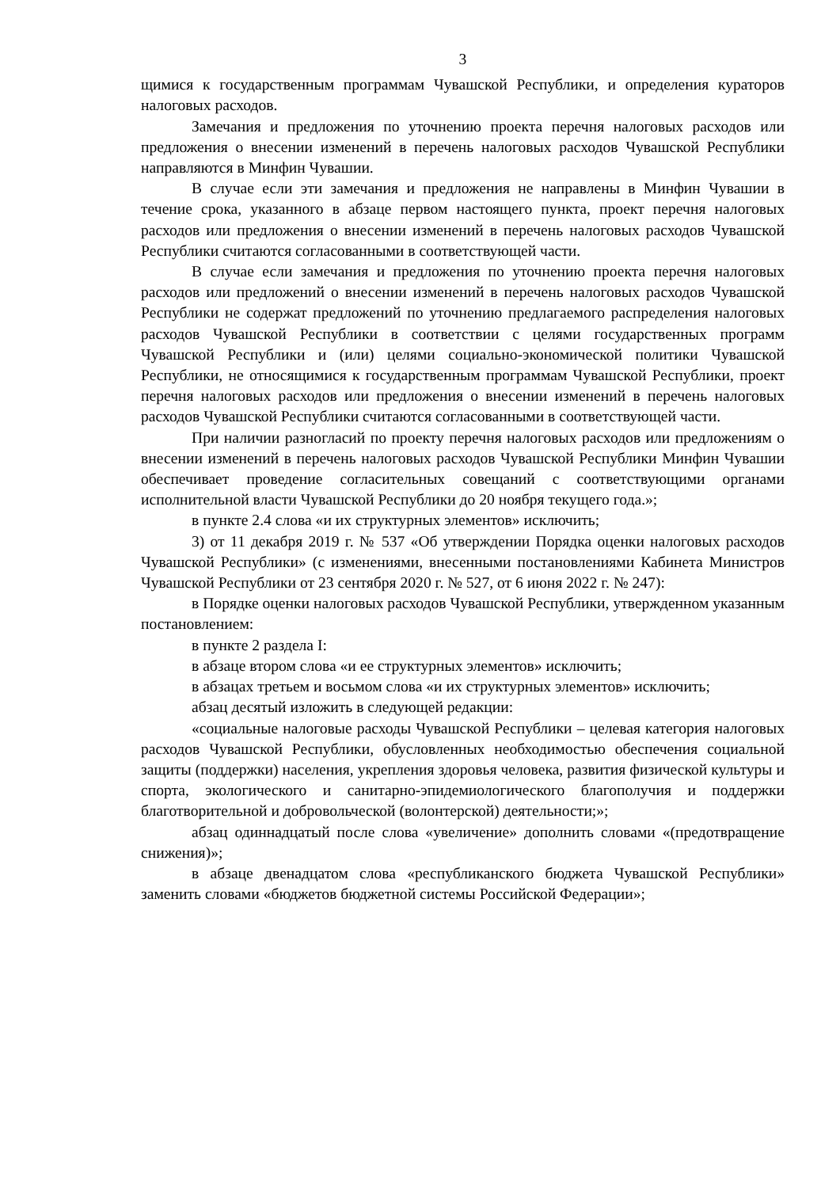3
щимися к государственным программам Чувашской Республики, и определения кураторов налоговых расходов.
Замечания и предложения по уточнению проекта перечня налоговых расходов или предложения о внесении изменений в перечень налоговых расходов Чувашской Республики направляются в Минфин Чувашии.
В случае если эти замечания и предложения не направлены в Минфин Чувашии в течение срока, указанного в абзаце первом настоящего пункта, проект перечня налоговых расходов или предложения о внесении изменений в перечень налоговых расходов Чувашской Республики считаются согласованными в соответствующей части.
В случае если замечания и предложения по уточнению проекта перечня налоговых расходов или предложений о внесении изменений в перечень налоговых расходов Чувашской Республики не содержат предложений по уточнению предлагаемого распределения налоговых расходов Чувашской Республики в соответствии с целями государственных программ Чувашской Республики и (или) целями социально-экономической политики Чувашской Республики, не относящимися к государственным программам Чувашской Республики, проект перечня налоговых расходов или предложения о внесении изменений в перечень налоговых расходов Чувашской Республики считаются согласованными в соответствующей части.
При наличии разногласий по проекту перечня налоговых расходов или предложениям о внесении изменений в перечень налоговых расходов Чувашской Республики Минфин Чувашии обеспечивает проведение согласительных совещаний с соответствующими органами исполнительной власти Чувашской Республики до 20 ноября текущего года.»;
в пункте 2.4 слова «и их структурных элементов» исключить;
3) от 11 декабря 2019 г. № 537 «Об утверждении Порядка оценки налоговых расходов Чувашской Республики» (с изменениями, внесенными постановлениями Кабинета Министров Чувашской Республики от 23 сентября 2020 г. № 527, от 6 июня 2022 г. № 247):
в Порядке оценки налоговых расходов Чувашской Республики, утвержденном указанным постановлением:
в пункте 2 раздела I:
в абзаце втором слова «и ее структурных элементов» исключить;
в абзацах третьем и восьмом слова «и их структурных элементов» исключить;
абзац десятый изложить в следующей редакции:
«социальные налоговые расходы Чувашской Республики – целевая категория налоговых расходов Чувашской Республики, обусловленных необходимостью обеспечения социальной защиты (поддержки) населения, укрепления здоровья человека, развития физической культуры и спорта, экологического и санитарно-эпидемиологического благополучия и поддержки благотворительной и добровольческой (волонтерской) деятельности;»;
абзац одиннадцатый после слова «увеличение» дополнить словами «(предотвращение снижения)»;
в абзаце двенадцатом слова «республиканского бюджета Чувашской Республики» заменить словами «бюджетов бюджетной системы Российской Федерации»;